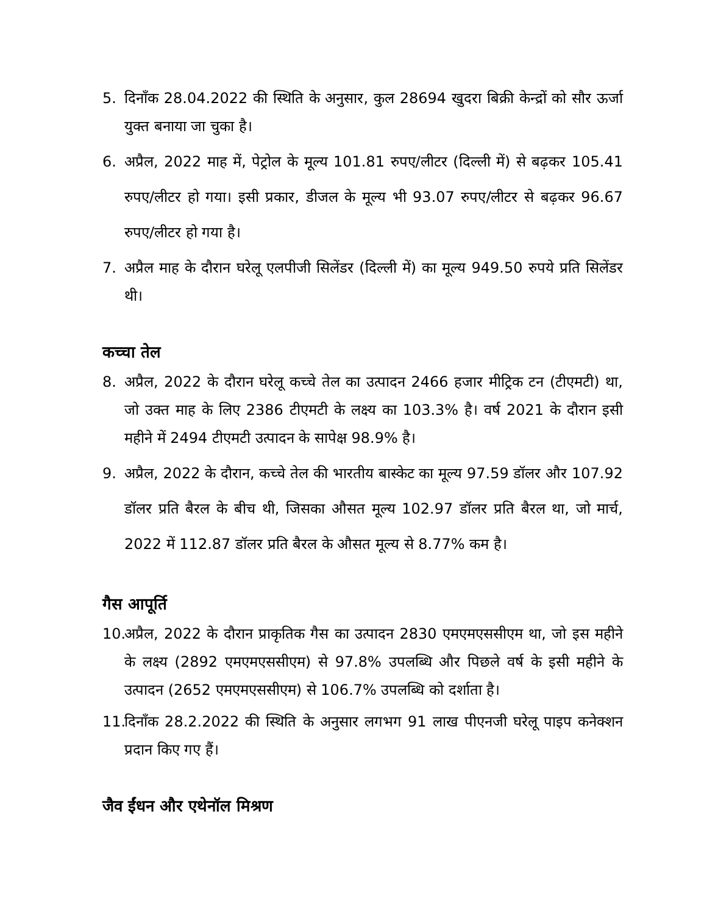5. दिनाँक 28.04.2022 की स्थिति के अनुसार, कुल 28694 खुदरा बिक्री केन्द्रों को सौर ऊर्जा युक्त बनाया जा चुका है।
6. अप्रैल, 2022 माह में, पेट्रोल के मूल्य 101.81 रुपए/लीटर (दिल्ली में) से बढ़कर 105.41 रुपए/लीटर हो गया। इसी प्रकार, डीजल के मूल्य भी 93.07 रुपए/लीटर से बढ़कर 96.67 रुपए/लीटर हो गया है।
7. अप्रैल माह के दौरान घरेलू एलपीजी सिलेंडर (दिल्ली में) का मूल्य 949.50 रुपये प्रति सिलेंडर थी।
कच्चा तेल
8. अप्रैल, 2022 के दौरान घरेलू कच्चे तेल का उत्पादन 2466 हजार मीट्रिक टन (टीएमटी) था, जो उक्त माह के लिए 2386 टीएमटी के लक्ष्य का 103.3% है। वर्ष 2021 के दौरान इसी महीने में 2494 टीएमटी उत्पादन के सापेक्ष 98.9% है।
9. अप्रैल, 2022 के दौरान, कच्चे तेल की भारतीय बास्केट का मूल्य 97.59 डॉलर और 107.92 डॉलर प्रति बैरल के बीच थी, जिसका औसत मूल्य 102.97 डॉलर प्रति बैरल था, जो मार्च, 2022 में 112.87 डॉलर प्रति बैरल के औसत मूल्य से 8.77% कम है।
गैस आपूर्ति
10. अप्रैल, 2022 के दौरान प्राकृतिक गैस का उत्पादन 2830 एमएमएससीएम था, जो इस महीने के लक्ष्य (2892 एमएमएससीएम) से 97.8% उपलब्धि और पिछले वर्ष के इसी महीने के उत्पादन (2652 एमएमएससीएम) से 106.7% उपलब्धि को दर्शाता है।
11. दिनाँक 28.2.2022 की स्थिति के अनुसार लगभग 91 लाख पीएनजी घरेलू पाइप कनेक्शन प्रदान किए गए हैं।
जैव ईंधन और एथेनॉल मिश्रण